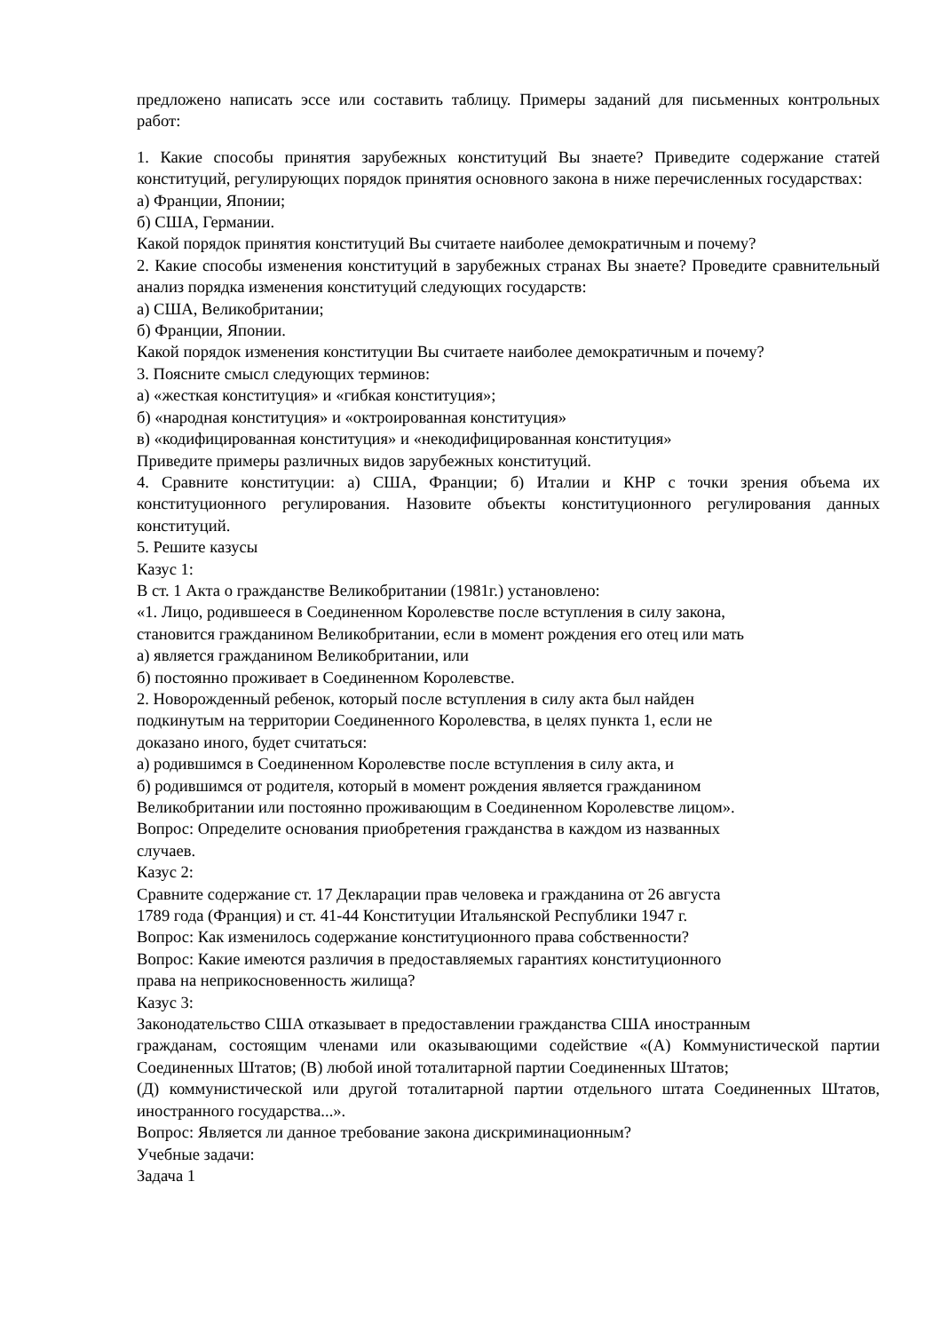предложено написать эссе или составить таблицу. Примеры заданий для письменных контрольных работ:
1. Какие способы принятия зарубежных конституций Вы знаете? Приведите содержание статей конституций, регулирующих порядок принятия основного закона в ниже перечисленных государствах:
а) Франции, Японии;
б) США, Германии.
Какой порядок принятия конституций Вы считаете наиболее демократичным и почему?
2. Какие способы изменения конституций в зарубежных странах Вы знаете? Проведите сравнительный анализ порядка изменения конституций следующих государств:
а) США, Великобритании;
б) Франции, Японии.
Какой порядок изменения конституции Вы считаете наиболее демократичным и почему?
3. Поясните смысл следующих терминов:
а) «жесткая конституция» и «гибкая конституция»;
б) «народная конституция» и «октроированная конституция»
в) «кодифицированная конституция» и «некодифицированная конституция»
Приведите примеры различных видов зарубежных конституций.
4. Сравните конституции: а) США, Франции; б) Италии и КНР с точки зрения объема их конституционного регулирования. Назовите объекты конституционного регулирования данных конституций.
5. Решите казусы
Казус 1:
В ст. 1 Акта о гражданстве Великобритании (1981г.) установлено:
«1. Лицо, родившееся в Соединенном Королевстве после вступления в силу закона,
становится гражданином Великобритании, если в момент рождения его отец или мать
а) является гражданином Великобритании, или
б) постоянно проживает в Соединенном Королевстве.
2. Новорожденный ребенок, который после вступления в силу акта был найден
подкинутым на территории Соединенного Королевства, в целях пункта 1, если не
доказано иного, будет считаться:
а) родившимся в Соединенном Королевстве после вступления в силу акта, и
б) родившимся от родителя, который в момент рождения является гражданином
Великобритании или постоянно проживающим в Соединенном Королевстве лицом».
Вопрос: Определите основания приобретения гражданства в каждом из названных
случаев.
Казус 2:
Сравните содержание ст. 17 Декларации прав человека и гражданина от 26 августа
1789 года (Франция) и ст. 41-44 Конституции Итальянской Республики 1947 г.
Вопрос: Как изменилось содержание конституционного права собственности?
Вопрос: Какие имеются различия в предоставляемых гарантиях конституционного
права на неприкосновенность жилища?
Казус 3:
Законодательство США отказывает в предоставлении гражданства США иностранным
гражданам, состоящим членами или оказывающими содействие «(А) Коммунистической партии Соединенных Штатов; (В) любой иной тоталитарной партии Соединенных Штатов;
(Д) коммунистической или другой тоталитарной партии отдельного штата Соединенных Штатов, иностранного государства...».
Вопрос: Является ли данное требование закона дискриминационным?
Учебные задачи:
Задача 1